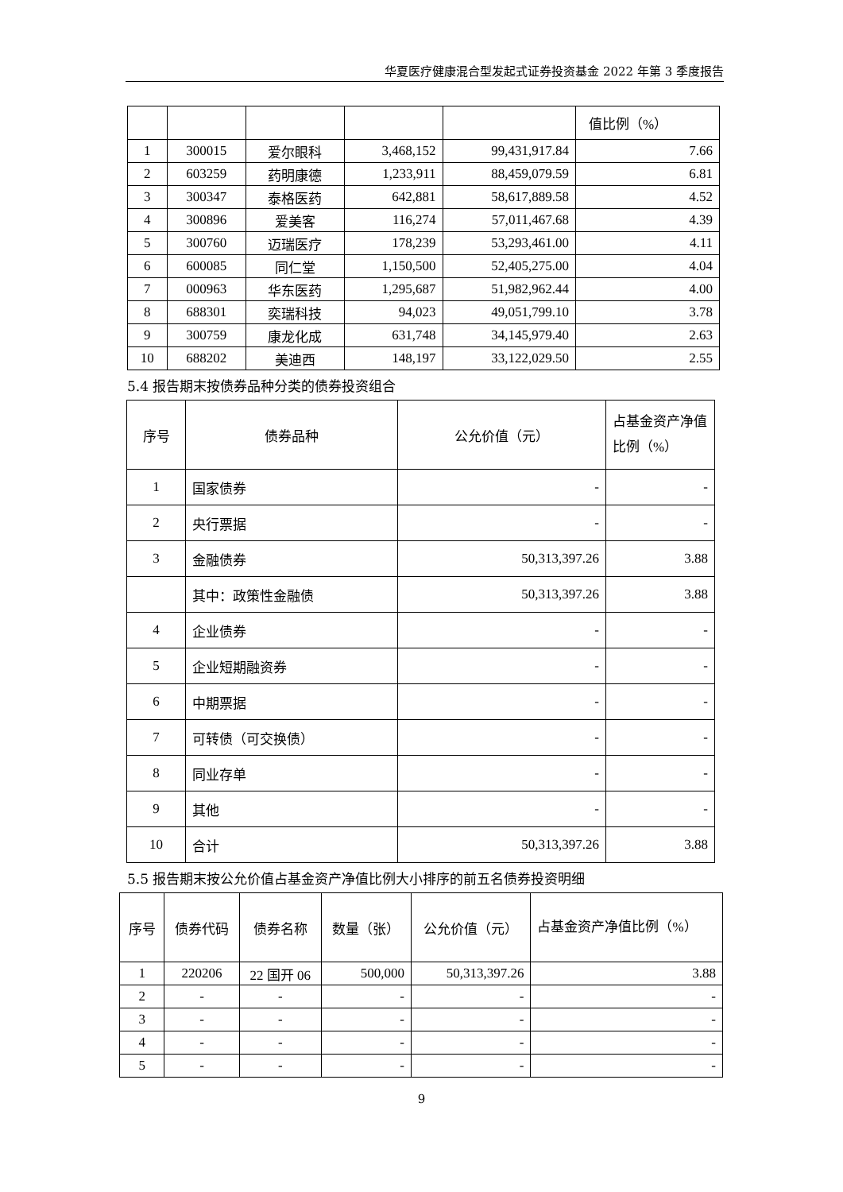华夏医疗健康混合型发起式证券投资基金 2022 年第 3 季度报告
| | | | | | 值比例（%） |
| 1 | 300015 | 爱尔眼科 | 3,468,152 | 99,431,917.84 | 7.66 |
| 2 | 603259 | 药明康德 | 1,233,911 | 88,459,079.59 | 6.81 |
| 3 | 300347 | 泰格医药 | 642,881 | 58,617,889.58 | 4.52 |
| 4 | 300896 | 爱美客 | 116,274 | 57,011,467.68 | 4.39 |
| 5 | 300760 | 迈瑞医疗 | 178,239 | 53,293,461.00 | 4.11 |
| 6 | 600085 | 同仁堂 | 1,150,500 | 52,405,275.00 | 4.04 |
| 7 | 000963 | 华东医药 | 1,295,687 | 51,982,962.44 | 4.00 |
| 8 | 688301 | 奕瑞科技 | 94,023 | 49,051,799.10 | 3.78 |
| 9 | 300759 | 康龙化成 | 631,748 | 34,145,979.40 | 2.63 |
| 10 | 688202 | 美迪西 | 148,197 | 33,122,029.50 | 2.55 |
5.4 报告期末按债券品种分类的债券投资组合
| 序号 | 债券品种 | 公允价值（元） | 占基金资产净值比例（%） |
| 1 | 国家债券 | - | - |
| 2 | 央行票据 | - | - |
| 3 | 金融债券 | 50,313,397.26 | 3.88 |
| | 其中：政策性金融债 | 50,313,397.26 | 3.88 |
| 4 | 企业债券 | - | - |
| 5 | 企业短期融资券 | - | - |
| 6 | 中期票据 | - | - |
| 7 | 可转债（可交换债） | - | - |
| 8 | 同业存单 | - | - |
| 9 | 其他 | - | - |
| 10 | 合计 | 50,313,397.26 | 3.88 |
5.5 报告期末按公允价值占基金资产净值比例大小排序的前五名债券投资明细
| 序号 | 债券代码 | 债券名称 | 数量（张） | 公允价值（元） | 占基金资产净值比例（%） |
| 1 | 220206 | 22 国开 06 | 500,000 | 50,313,397.26 | 3.88 |
| 2 | - | - | - | - | - |
| 3 | - | - | - | - | - |
| 4 | - | - | - | - | - |
| 5 | - | - | - | - | - |
9